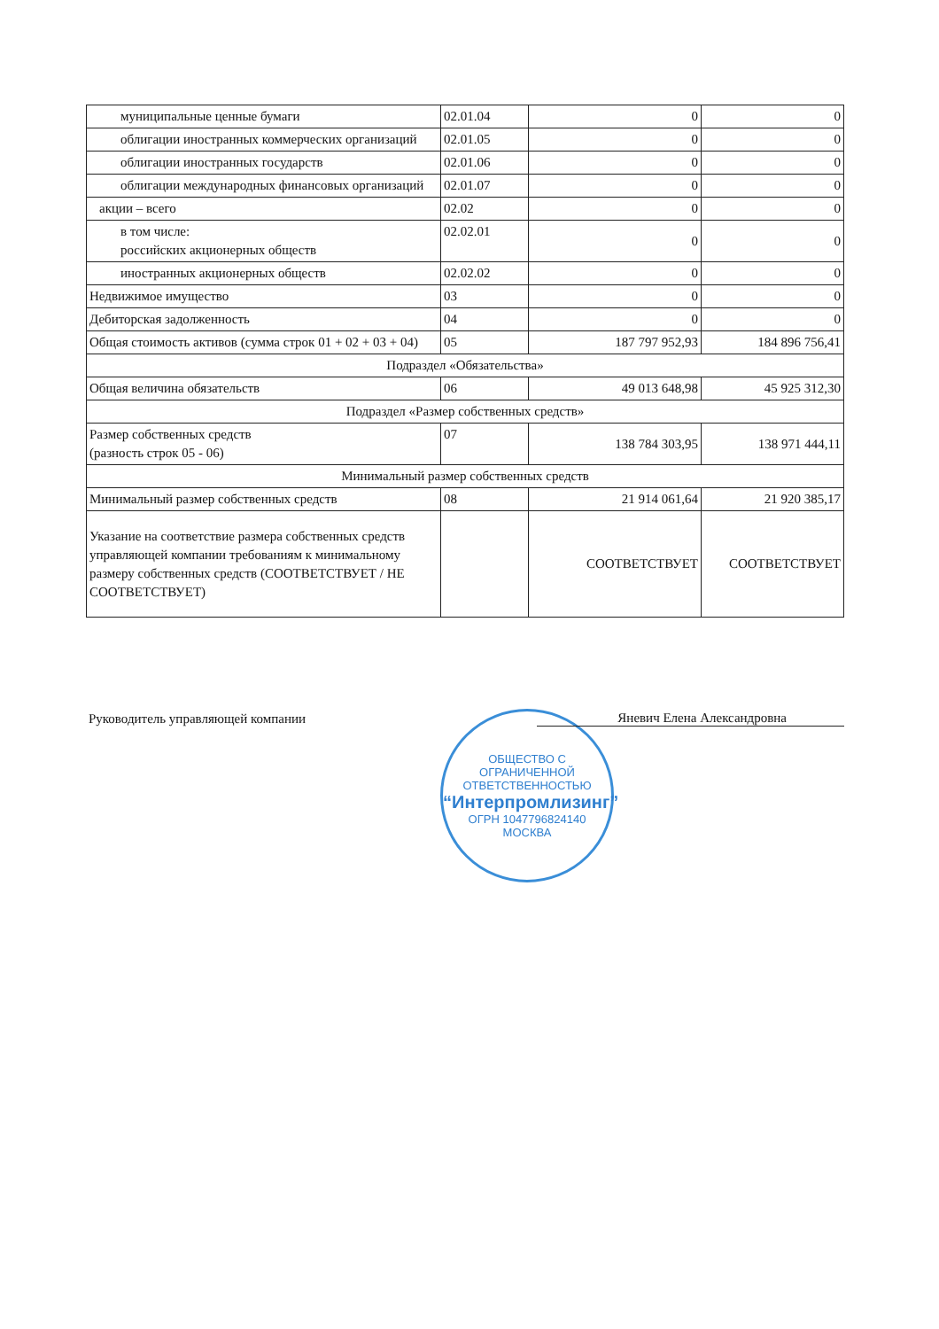| муниципальные ценные бумаги | 02.01.04 | 0 | 0 |
| облигации иностранных коммерческих организаций | 02.01.05 | 0 | 0 |
| облигации иностранных государств | 02.01.06 | 0 | 0 |
| облигации международных финансовых организаций | 02.01.07 | 0 | 0 |
| акции – всего | 02.02 | 0 | 0 |
| в том числе: российских акционерных обществ | 02.02.01 | 0 | 0 |
| иностранных акционерных обществ | 02.02.02 | 0 | 0 |
| Недвижимое имущество | 03 | 0 | 0 |
| Дебиторская задолженность | 04 | 0 | 0 |
| Общая стоимость активов (сумма строк 01 + 02 + 03 + 04) | 05 | 187 797 952,93 | 184 896 756,41 |
| Подраздел «Обязательства» | | | |
| Общая величина обязательств | 06 | 49 013 648,98 | 45 925 312,30 |
| Подраздел «Размер собственных средств» | | | |
| Размер собственных средств (разность строк 05 - 06) | 07 | 138 784 303,95 | 138 971 444,11 |
| Минимальный размер собственных средств | | | |
| Минимальный размер собственных средств | 08 | 21 914 061,64 | 21 920 385,17 |
| Указание на соответствие размера собственных средств управляющей компании требованиям к минимальному размеру собственных средств (СООТВЕТСТВУЕТ / НЕ СООТВЕТСТВУЕТ) | | СООТВЕТСТВУЕТ | СООТВЕТСТВУЕТ |
Руководитель управляющей компании
Яневич Елена Александровна
ОБЩЕСТВО С ОГРАНИЧЕННОЙ ОТВЕТСТВЕННОСТЬЮ
“Интерпромлизинг”
ОГРН 1047796824140
МОСКВА